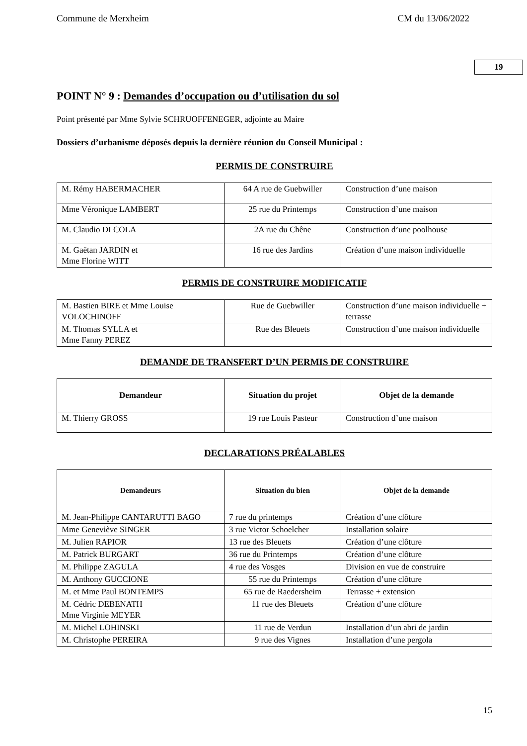Commune de Merxheim CM du 13/06/2022
19
POINT N° 9 : Demandes d’occupation ou d’utilisation du sol
Point présenté par Mme Sylvie SCHRUOFFENEGER, adjointe au Maire
Dossiers d’urbanisme déposés depuis la dernière réunion du Conseil Municipal :
PERMIS DE CONSTRUIRE
| M. Rémy HABERMACHER | 64 A rue de Guebwiller | Construction d’une maison |
| Mme Véronique LAMBERT | 25 rue du Printemps | Construction d’une maison |
| M. Claudio DI COLA | 2A rue du Chêne | Construction d’une poolhouse |
| M. Gaëtan JARDIN et Mme Florine WITT | 16 rue des Jardins | Création d’une maison individuelle |
PERMIS DE CONSTRUIRE MODIFICATIF
| M. Bastien BIRE et Mme Louise VOLOCHINOFF | Rue de Guebwiller | Construction d’une maison individuelle + terrasse |
| M. Thomas SYLLA et Mme Fanny PEREZ | Rue des Bleuets | Construction d’une maison individuelle |
DEMANDE DE TRANSFERT D’UN PERMIS DE CONSTRUIRE
| Demandeur | Situation du projet | Objet de la demande |
| --- | --- | --- |
| M. Thierry GROSS | 19 rue Louis Pasteur | Construction d’une maison |
DECLARATIONS PRÉALABLES
| Demandeurs | Situation du bien | Objet de la demande |
| --- | --- | --- |
| M. Jean-Philippe CANTARUTTI BAGO | 7 rue du printemps | Création d’une clôture |
| Mme Geneviève SINGER | 3 rue Victor Schoelcher | Installation solaire |
| M. Julien RAPIOR | 13 rue des Bleuets | Création d’une clôture |
| M. Patrick BURGART | 36 rue du Printemps | Création d’une clôture |
| M. Philippe ZAGULA | 4 rue des Vosges | Division en vue de construire |
| M. Anthony GUCCIONE | 55 rue du Printemps | Création d’une clôture |
| M. et Mme Paul BONTEMPS | 65 rue de Raedersheim | Terrasse + extension |
| M. Cédric DEBENATH Mme Virginie MEYER | 11 rue des Bleuets | Création d’une clôture |
| M. Michel LOHINSKI | 11 rue de Verdun | Installation d’un abri de jardin |
| M. Christophe PEREIRA | 9 rue des Vignes | Installation d’une pergola |
15